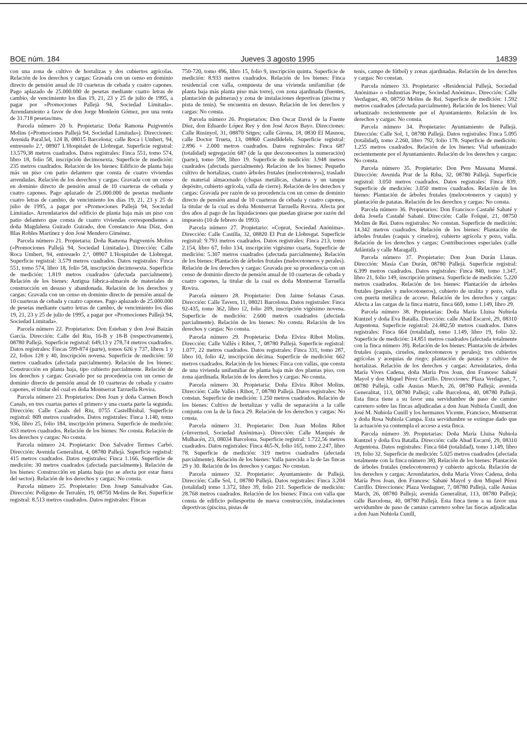BOE núm. 184 Jueves 3 agosto 1995 14839
con una zona de cultivo de hortalizas y dos cubiertos agrícolas. Relación de los derechos y cargas: Gravada con un censo en dominio directo de pensión anual de 10 cuarteras de cebada y cuatro capones. Pago aplazado de 25.000.000 de pesetas mediante cuatro letras de cambio, de vencimiento los días 19, 21, 23 y 25 de julio de 1995, a pagar por «Promociones Pallejà 94, Sociedad Limitada». Arrendamiento a favor de don Jorge Monleón Gómez, por una renta de 31.718 pesetas/mes.
Parcela número 20 b. Propietaria: Doña Ramona Puigventós Molins («Promociones Pallejà 94, Sociedad Limitada»). Direcciones: Avenida Paral.lel, 124 B, 08015 Barcelona; calle Roca i Umbert, 94, entresuelo 2.ª, 08907 L'Hospitalet de Llobregat. Superficie registral: 13.579,38 metros cuadrados. Datos registrales: Finca 551, tomo 574, libro 18, folio 58, inscripción decimosexta. Superficie de medición: 235 metros cuadrados. Relación de los bienes: Edificio de planta baja más un piso con patio delantero que consta de cuatro viviendas arrendadas. Relación de los derechos y cargas: Gravada con un censo en dominio directo de pensión anual de 10 cuarteras de cebada y cuatro capones. Pago aplazado de 25.000.000 de pesetas mediante cuatro letras de cambio, de vencimiento los días 19, 21, 23 y 25 de julio de 1995, a pagar por «Promociones Pallejà 94, Sociedad Limitada». Arrendatarios del edificio de planta baja más un piso con patio delantero que consta de cuatro viviendas correspondientes a doña Magdalena Guirado Guirado, don Constancio Ana Díaz, don Blas Robles Martínez y don José Mendero Giménez.
Parcela número 21. Propietaria: Doña Ramona Puigventós Molins («Promociones Pallejà 94, Sociedad Limitada»). Dirección: Calle Roca Umbert, 94, entresuelo 2.ª, 08907 L'Hospitalet de Llobregat. Superficie registral: 3.579 metros cuadrados. Datos registrales: Finca 551, tomo 574, libro 18, folio 58, inscripción decimosexta. Superficie de medición: 1.819 metros cuadrados (afectada parcialmente). Relación de los bienes: Antigua fábrica-almacén de materiales de construcción en desuso y abandonada. Relación de los derechos y cargas: Gravada con un censo en dominio directo de pensión anual de 10 cuarteras de cebada y cuatro capones. Pago aplazado de 25.000.000 de pesetas mediante cuatro letras de cambio, de vencimiento los días 19, 21, 23 y 25 de julio de 1995, a pagar por «Promociones Pallejà 94, Sociedad Limitada».
Parcela número 22. Propietarios: Don Esteban y don José Baizán García. Dirección: Calle del Riu, 16-B y 18-B (respectivamente), 08780 Pallejà. Superficie registral: 649,13 y 278,74 metros cuadrados. Datos registrales: Fincas 599-874 (parte), tomos 626 y 737, libros 1 y 22, folios 128 y 40, Inscripción novena. Superficie de medición: 50 metros cuadrados (afectada parcialmente). Relación de los bienes: Construcción en planta baja, tipo cubierto parcialmente. Relación de los derechos y cargas: Gravado por su procedencia con un censo de dominio directo de pensión anual de 10 cuarteras de cebada y cuatro capones, el titular del cual es doña Montserrat Tarruella Rovira.
Parcela número 23. Propietarios: Don Joan y doña Carmen Bosch Canals, en tres cuartas partes el primero y una cuarta parte la segunda. Dirección: Calle Casals del Riu, 0755 Castellbisbal. Superficie registral: 809 metros cuadrados. Datos registrales: Finca 1.140, tomo 936, libro 25, folio 184, inscripción primera. Superficie de medición: 433 metros cuadrados. Relación de los bienes: No consta. Relación de los derechos y cargas: No consta.
Parcela número 24. Propietario: Don Salvador Termes Carbó. Dirección: Avenida Generalitat, 4, 08780 Pallejà. Superficie registral: 415 metros cuadrados. Datos registrales: Finca 1.166. Superficie de medición: 30 metros cuadrados (afectada parcialmente). Relación de los bienes: Construcción en planta baja (no se afecta por estar fuera del sector). Relación de los derechos y cargas: No consta.
Parcela número 25. Propietario: Don Josep Sansalvador Gas. Dirección: Polígono de Terralén, 19, 08750 Molins de Rei. Superficie registral: 8.513 metros cuadrados. Datos registrales: Fincas
750-720, tomo 496, libro 15, folio 9, inscripción quinta. Superficie de medición: 8.933 metros cuadrados. Relación de los bienes: Finca residencial con valla, compuesta de una vivienda unifamiliar (de planta baja más planta piso más torre), con zona ajardinada (fuentes, plantación de palmeras) y zona de instalaciones deportivas (piscina y pista de tenis). Se encuentra en desuso. Relación de los derechos y cargas: No consta.
Parcela número 26. Propietarios: Don Oscar David de la Fuente Díez, don Eduardo López Rey y don José Arcos Bayo. Direcciones: Calle Rusinyol, 31, 08870 Sitges; calle Girona, 18, 0830 El Masnou, calle Doctor Trueta, 13, 08860 Castelldefels. Superficie registral: 2.896 + 2.000 metros cuadrados. Datos registrales: Finca 687 (totalidad) segregación 687 (de la que desconocemos la numeración) (parte), tomo 598, libro 19. Superficie de medición: 3.948 metros cuadrados (afectada parcialmente). Relación de los bienes: Pequeño cultivo de hortalizas, cuatro árboles frutales (melocotoneros), traslado de material almacenado (chapas metálicas, chatarra y un tanque depósito, cubierto agrícola, valla de cierre). Relación de los derechos y cargas: Gravada por razón de su procedencia con un censo de dominio directo de pensión anual de 10 cuarteras de cebada y cuatro capones, la titular de la cual es doña Montserrat Tarruella Rovira. Afecta por dos años al pago de las liquidaciones que puedan girarse por razón del impuesto (10 de febrero de 1993).
Parcela número 27. Propietario: «Coprat, Sociedad Anónima». Dirección: Calle Castilla, 32, 08820 El Prat de Llobregat. Superficie registral: 9.793 metros cuadrados. Datos registrales: Finca 213, tomo 2.154, libro 67, folio 134, inscripción vigésimo cuarta. Superficie de medición: 5.307 metros cuadrados (afectada parcialmente). Relación de los bienes: Plantación de árboles frutales (melocotoneros y perales). Relación de los derechos y cargas: Gravada por su procedencia con un censo de dominio directo de pensión anual de 10 cuarteras de cebada y cuatro capones, la titular de la cual es doña Montserrat Tarruella Rovira.
Parcela número 28. Propietario: Don Jaime Solanas Casas. Dirección: Calle Tavern, 11, 08021 Barcelona. Datos registrales: Finca 92-435, tomo 362, libro 12, folio 209, inscripción vigésimo novena. Superficie de medición: 2.600 metros cuadrados (afectada parcialmente). Relación de los bienes: No consta. Relación de los derechos y cargas: No consta.
Parcela número 29. Propietaria: Doña Elvira Ribot Molins. Dirección: Calle Vallès i Ribot, 7, 08780 Pallejà. Superficie registral: 1.077, 22 metros cuadrados. Datos registrales: Finca 331, tomo 287, libro 10, folio 42, inscripción décima. Superficie de medición: 662 metros cuadrados. Relación de los bienes: Finca con vallas, que consta de una vivienda unifamiliar de planta baja más dos plantas piso, con zona ajardinada. Relación de los derechos y cargas: No consta.
Parcela número 30. Propietaria: Doña Elvira Ribot Molins. Dirección: Calle Vallès i Ribot, 7, 08780 Pallejà. Datos registrales: No constan. Superficie de medición: 1.250 metros cuadrados. Relación de los bienes: Cultivo de hortalizas y valla de separación a la calle conjunta con la de la finca 29. Relación de los derechos y cargas: No consta.
Parcela número 31. Propietario: Don Juan Molins Ribot («Invermol, Sociedad Anónima»). Dirección: Calle Marqués de Mulhacén, 23, 08034 Barcelona. Superficie registral: 1.722,56 metros cuadrados. Datos registrales: Finca 465-N, folio 165, tomo 2.247, libro 78. Superficie de medición: 319 metros cuadrados (afectada parcialmente). Relación de los bienes: Valla parecida a la de las fincas 29 y 30. Relación de los derechos y cargas: No constan.
Parcela número 32. Propietario: Ayuntamiento de Pallejà. Dirección: Calle Sol, 1, 08780 Pallejà. Datos registrales: Finca 3.204 (totalidad) tomo 1.372, libro 39, folio 211. Superficie de medición: 28.768 metros cuadrados. Relación de los bienes: Finca con valla que consta de edificio poliesportiu de nueva construcción, instalaciones deportivas (piscina, pistas de
tenis, campo de fútbol) y zonas ajardinadas. Relación de los derechos y cargas: No constan.
Parcela número 33. Propietario: «Residencial Pallejà, Sociedad Anónima» o «Industrias Perpe, Sociedad Anónima». Dirección: Calle Verdaguer, 40, 08750 Molins de Rei. Superficie de medición: 1.592 metros cuadrados (afectada parcialmente). Relación de los bienes: Vial urbanizado recientemente por el Ayuntamiento. Relación de los derechos y cargas: No consta.
Parcela número 34. Propietario: Ayuntamiento de Pallejà. Dirección: Calle Sol, 1, 08780 Pallejà. Datos registrales: Finca 5.095 (totalidad), tomo 2.260, libro 792, folio 178. Superficie de medición: 1.255 metros cuadrados. Relación de los bienes: Vial urbanizado recientemente por el Ayuntamiento. Relación de los derechos y cargas: No consta.
Parcela número 35. Propietario: Don Pere Massana Munné. Dirección: Avenida Prat de la Riba, 32, 08780 Pallejà. Superficie registral: 3.050 metros cuadrados. Datos registrales: Finca 839. Superficie de medición: 3.050 metros cuadrados. Relación de los bienes: Plantación de árboles frutales (melocotoneros y caquis) y plantación de patatas. Relación de los derechos y cargas: No consta.
Parcela número 36. Propietarios: Don Francisco Castañé Sabaté y doña Josefa Castañé Sabaté. Dirección: Calle Folqué, 21, 08750 Molins de Rei. Datos registrales: No constan. Superficie de medición: 14.342 metros cuadrados. Relación de los bienes: Plantación de árboles frutales (caquis y ciruelos), cubierto agrícola y pozo, valla. Relación de los derechos y cargas: Contribuciones especiales (calle Atlántida y calle Maragall).
Parcela número 37. Propietario: Don Joan Durán Llanas. Dirección: Masía Can Durán, 08780 Pallejà. Superficie registral: 6.399 metros cuadrados. Datos registrales: Finca 840, tomo 1.347, libro 21, folio 149, inscripción primera. Superficie de medición: 5.220 metros cuadrados. Relación de los bienes: Plantación de árboles frutales (perales y melocotoneros), cubierto de uralita y pozo, valla con puerta metálica de acceso. Relación de los derechos y cargas: Afecta a las cargas de la finca matriz, finca 669, tomo 1.149, libro 29.
Parcela número 38. Propietarias: Doña María Lluisa Nubiola Kuntzel y doña Eva Batalla. Dirección: calle Abad Escarré, 29, 08310 Argentona. Superficie registral: 24.482,50 metros cuadrados. Datos registrales: Finca 664 (totalidad), tomo 1.149, libro 19, folio 32. Superficie de medición: 14.851 metros cuadrados (afectada totalmente con la finca número 39). Relación de los bienes: Plantación de árboles frutales (caquis, ciruelos, melocotoneros y perales); tres cubiertos agrícolas y acequias de riego; plantación de patatas y cultivo de hortalizas. Relación de los derechos y cargas: Arrendatarios, doña María Vives Cadena, doña María Pros Joan, don Francesc Sabaté Mayol y don Miquel Pérez Carrillo. Direcciones: Plaza Verdaguer, 7, 08780 Pallejà, calle Ausias March, 26, 08780 Pallejà; avenida Generalitat, 113, 08780 Pallejà; calle Barcelona, 40, 08780 Pallejà. Esta finca tiene a su favor una servidumbre de paso de camino carretero sobre las fincas adjudicadas a don Juan Nubiola Cunill, don José M. Nubiola Cunill y los hermanos Vicente, Francisco, Montserrat y doña Rosa Nubiola Campa. Esta servidumbre se extingue dado que la actuación ya contempla el acceso a esta finca.
Parcela número 39. Propietarias: Doña María Lluisa Nubiola Kuntzel y doña Eva Batalla. Dirección: calle Abad Escarré, 29, 08310 Argentona. Datos registrales: Finca 664 (totalidad), tomo 1.149, libro 19, folio 32. Superficie de medición: 5.025 metros cuadrados (afectada totalmente con la finca número 38). Relación de los bienes: Plantación de árboles frutales (melocotoneros) y cubierto agrícola. Relación de los derechos y cargas: Arrendatarios, doña María Vives Cadena, doña María Pros Joan, don Francesc Sabaté Mayol y don Miquel Pérez Carrillo. Direcciones: Plaza Verdaguer, 7, 08780 Pallejà, calle Ausias March, 26, 08780 Pallejà; avenida Generalitat, 113, 08780 Pallejà; calle Barcelona, 40, 08780 Pallejà. Esta finca tiene a su favor una servidumbre de paso de camino carretero sobre las fincas adjudicadas a don Juan Nubiola Cunill,